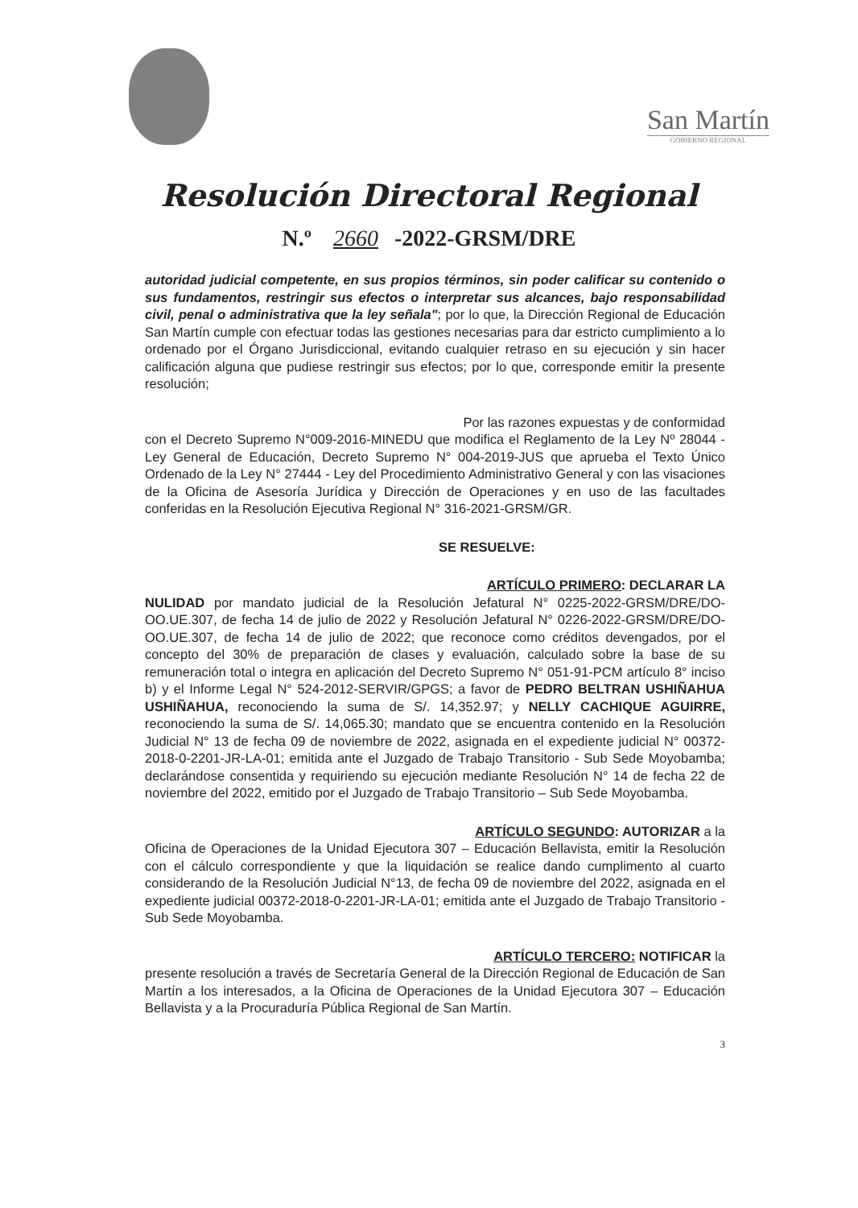San Martín
GOBIERNO REGIONAL
Resolución Directoral Regional
N.º 2660 -2022-GRSM/DRE
autoridad judicial competente, en sus propios términos, sin poder calificar su contenido o sus fundamentos, restringir sus efectos o interpretar sus alcances, bajo responsabilidad civil, penal o administrativa que la ley señala"; por lo que, la Dirección Regional de Educación San Martín cumple con efectuar todas las gestiones necesarias para dar estricto cumplimiento a lo ordenado por el Órgano Jurisdiccional, evitando cualquier retraso en su ejecución y sin hacer calificación alguna que pudiese restringir sus efectos; por lo que, corresponde emitir la presente resolución;
Por las razones expuestas y de conformidad
con el Decreto Supremo N°009-2016-MINEDU que modifica el Reglamento de la Ley Nº 28044 - Ley General de Educación, Decreto Supremo N° 004-2019-JUS que aprueba el Texto Único Ordenado de la Ley N° 27444 - Ley del Procedimiento Administrativo General y con las visaciones de la Oficina de Asesoría Jurídica y Dirección de Operaciones y en uso de las facultades conferidas en la Resolución Ejecutiva Regional N° 316-2021-GRSM/GR.
SE RESUELVE:
ARTÍCULO PRIMERO: DECLARAR LA
NULIDAD por mandato judicial de la Resolución Jefatural N° 0225-2022-GRSM/DRE/DO-OO.UE.307, de fecha 14 de julio de 2022 y Resolución Jefatural N° 0226-2022-GRSM/DRE/DO-OO.UE.307, de fecha 14 de julio de 2022; que reconoce como créditos devengados, por el concepto del 30% de preparación de clases y evaluación, calculado sobre la base de su remuneración total o integra en aplicación del Decreto Supremo N° 051-91-PCM artículo 8° inciso b) y el Informe Legal N° 524-2012-SERVIR/GPGS; a favor de PEDRO BELTRAN USHIÑAHUA USHIÑAHUA, reconociendo la suma de S/. 14,352.97; y NELLY CACHIQUE AGUIRRE, reconociendo la suma de S/. 14,065.30; mandato que se encuentra contenido en la Resolución Judicial N° 13 de fecha 09 de noviembre de 2022, asignada en el expediente judicial N° 00372-2018-0-2201-JR-LA-01; emitida ante el Juzgado de Trabajo Transitorio - Sub Sede Moyobamba; declarándose consentida y requiriendo su ejecución mediante Resolución N° 14 de fecha 22 de noviembre del 2022, emitido por el Juzgado de Trabajo Transitorio – Sub Sede Moyobamba.
ARTÍCULO SEGUNDO: AUTORIZAR a la
Oficina de Operaciones de la Unidad Ejecutora 307 – Educación Bellavista, emitir la Resolución con el cálculo correspondiente y que la liquidación se realice dando cumplimento al cuarto considerando de la Resolución Judicial N°13, de fecha 09 de noviembre del 2022, asignada en el expediente judicial 00372-2018-0-2201-JR-LA-01; emitida ante el Juzgado de Trabajo Transitorio - Sub Sede Moyobamba.
ARTÍCULO TERCERO: NOTIFICAR la
presente resolución a través de Secretaría General de la Dirección Regional de Educación de San Martín a los interesados, a la Oficina de Operaciones de la Unidad Ejecutora 307 – Educación Bellavista y a la Procuraduría Pública Regional de San Martín.
3